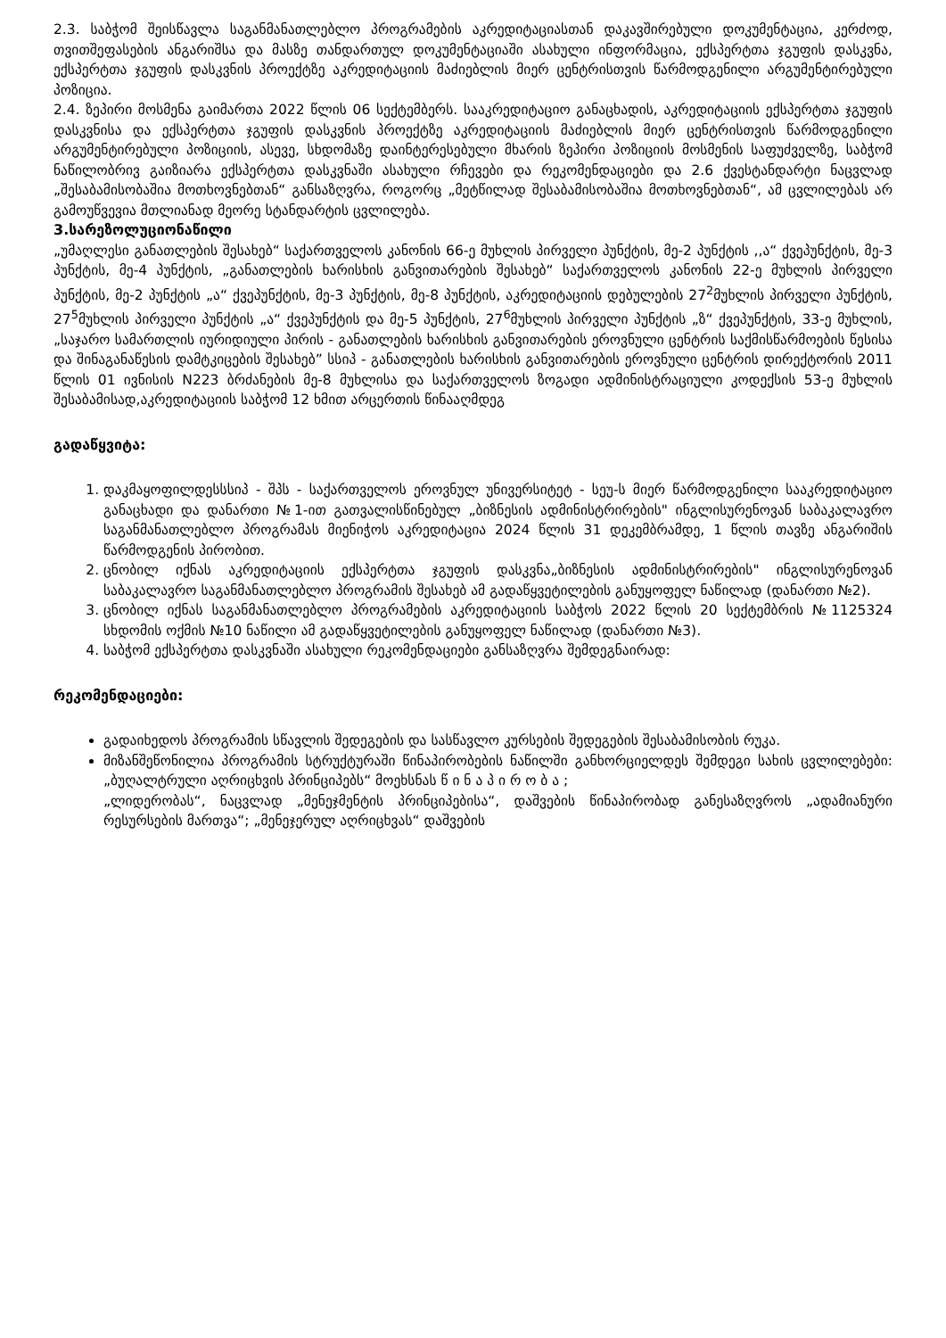2.3. საბჭომ შეისწავლა საგანმანათლებლო პროგრამების აკრედიტაციასთან დაკავშირებული დოკუმენტაცია, კერძოდ, თვითშეფასების ანგარიშსა და მასზე თანდართულ დოკუმენტაციაში ასახული ინფორმაცია, ექსპერტთა ჯგუფის დასკვნა, ექსპერტთა ჯგუფის დასკვნის პროექტზე აკრედიტაციის მაძიებლის მიერ ცენტრისთვის წარმოდგენილი არგუმენტირებული პოზიცია.
2.4. ზეპირი მოსმენა გაიმართა 2022 წლის 06 სექტემბერს. სააკრედიტაციო განაცხადის, აკრედიტაციის ექსპერტთა ჯგუფის დასკვნისა და ექსპერტთა ჯგუფის დასკვნის პროექტზე აკრედიტაციის მაძიებლის მიერ ცენტრისთვის წარმოდგენილი არგუმენტირებული პოზიციის, ასევე, სხდომაზე დაინტერესებული მხარის ზეპირი პოზიციის მოსმენის საფუძველზე, საბჭომ ნაწილობრივ გაიზიარა ექსპერტთა დასკვნაში ასახული რჩევები და რეკომენდაციები და 2.6 ქვესტანდარტი ნაცვლად „შესაბამისობაშია მოთხოვნებთან“ განსაზღვრა, როგორც „მეტწილად შესაბამისობაშია მოთხოვნებთან“, ამ ცვლილებას არ გამოუწვევია მთლიანად მეორე სტანდარტის ცვლილება.
3.სარეზოლუციონაწილი
„უმაღლესი განათლების შესახებ“ საქართველოს კანონის 66-ე მუხლის პირველი პუნქტის, მე-2 პუნქტის ,,ა“ ქვეპუნქტის, მე-3 პუნქტის, მე-4 პუნქტის, „განათლების ხარისხის განვითარების შესახებ“ საქართველოს კანონის 22-ე მუხლის პირველი პუნქტის, მე-2 პუნქტის „ა“ ქვეპუნქტის, მე-3 პუნქტის, მე-8 პუნქტის, აკრედიტაციის დებულების 27<sup>2</sup>მუხლის პირველი პუნქტის, 27<sup>5</sup>მუხლის პირველი პუნქტის „ა“ ქვეპუნქტის და მე-5 პუნქტის, 27<sup>6</sup>მუხლის პირველი პუნქტის „ზ“ ქვეპუნქტის, 33-ე მუხლის, „საჯარო სამართლის იურიდიული პირის - განათლების ხარისხის განვითარების ეროვნული ცენტრის საქმისწარმოების წესისა და შინაგანაწესის დამტკიცების შესახებ” სსიპ - განათლების ხარისხის განვითარების ეროვნული ცენტრის დირექტორის 2011 წლის 01 ივნისის N223 ბრძანების მე-8 მუხლისა და საქართველოს ზოგადი ადმინისტრაციული კოდექსის 53-ე მუხლის შესაბამისად,აკრედიტაციის საბჭომ 12 ხმით არცერთის წინააღმდეგ
გადაწყვიტა:
1. დაკმაყოფილდესსსიპ - შპს - საქართველოს ეროვნულ უნივერსიტეტ - სეუ-ს მიერ წარმოდგენილი სააკრედიტაციო განაცხადი და დანართი №1-ით გათვალისწინებულ „ბიზნესის ადმინისტრირების" ინგლისურენოვან საბაკალავრო საგანმანათლებლო პროგრამას მიენიჭოს აკრედიტაცია 2024 წლის 31 დეკემბრამდე, 1 წლის თავზე ანგარიშის წარმოდგენის პირობით.
2. ცნობილ იქნას აკრედიტაციის ექსპერტთა ჯგუფის დასკვნა„ბიზნესის ადმინისტრირების" ინგლისურენოვან საბაკალავრო საგანმანათლებლო პროგრამის შესახებ ამ გადაწყვეტილების განუყოფელ ნაწილად (დანართი №2).
3. ცნობილ იქნას საგანმანათლებლო პროგრამების აკრედიტაციის საბჭოს 2022 წლის 20 სექტემბრის №1125324 სხდომის ოქმის №10 ნაწილი ამ გადაწყვეტილების განუყოფელ ნაწილად (დანართი №3).
4. საბჭომ ექსპერტთა დასკვნაში ასახული რეკომენდაციები განსაზღვრა შემდეგნაირად:
რეკომენდაციები:
გადაიხედოს პროგრამის სწავლის შედეგების და სასწავლო კურსების შედეგების შესაბამისობის რუკა.
მიზანშეწონილია პროგრამის სტრუქტურაში წინაპირობების ნაწილში განხორციელდეს შემდეგი სახის ცვლილებები: „ბუღალტრული აღრიცხვის პრინციპებს“ მოეხსნას წ ი ნ ა პ ი რ ო ბ ა ;
„ლიდერობას“, ნაცვლად „მენეჯმენტის პრინციპებისა“, დაშვების წინაპირობად განესაზღვროს „ადამიანური რესურსების მართვა“; „მენეჯერულ აღრიცხვას“ დაშვების